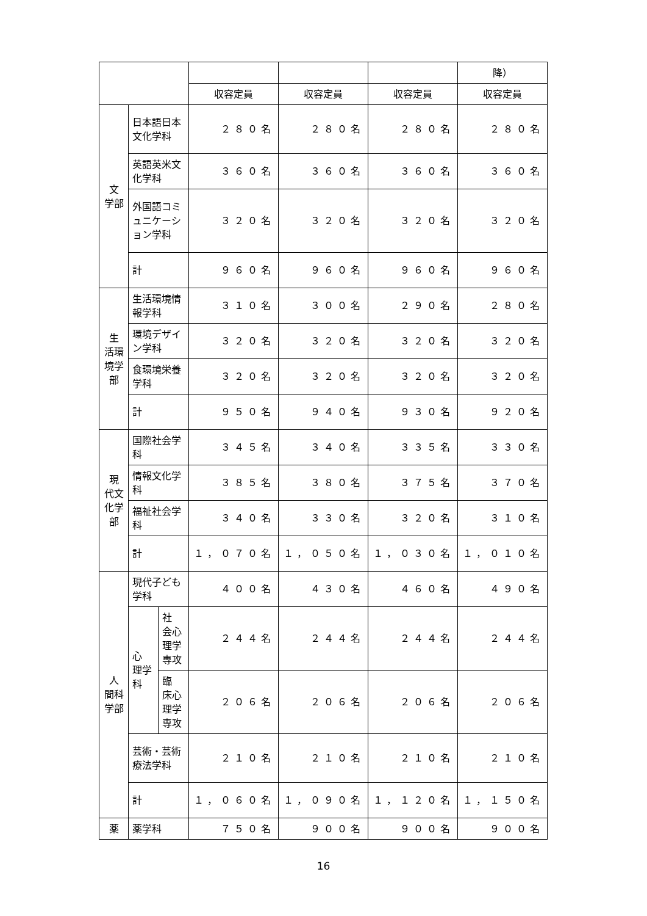| | | | | | | 降） |
| --- | --- | --- | --- | --- | --- | --- |
| | | | 収容定員 | 収容定員 | 収容定員 | 収容定員 |
| 文 学部 | 日本語日本文化学科 | | ２８０名 | ２８０名 | ２８０名 | ２８０名 |
| | 英語英米文化学科 | | ３６０名 | ３６０名 | ３６０名 | ３６０名 |
| | 外国語コミュニケーション学科 | | ３２０名 | ３２０名 | ３２０名 | ３２０名 |
| | 計 | | ９６０名 | ９６０名 | ９６０名 | ９６０名 |
| 生 活環境学部 | 生活環境情報学科 | | ３１０名 | ３００名 | ２９０名 | ２８０名 |
| | 環境デザイン学科 | | ３２０名 | ３２０名 | ３２０名 | ３２０名 |
| | 食環境栄養学科 | | ３２０名 | ３２０名 | ３２０名 | ３２０名 |
| | 計 | | ９５０名 | ９４０名 | ９３０名 | ９２０名 |
| 現 代文化学部 | 国際社会学科 | | ３４５名 | ３４０名 | ３３５名 | ３３０名 |
| | 情報文化学科 | | ３８５名 | ３８０名 | ３７５名 | ３７０名 |
| | 福祉社会学科 | | ３４０名 | ３３０名 | ３２０名 | ３１０名 |
| | 計 | | １，０７０名 | １，０５０名 | １，０３０名 | １，０１０名 |
| 人 間科学部 | 現代子ども学科 | | ４００名 | ４３０名 | ４６０名 | ４９０名 |
| | 心 理学科 | 社 会心理学専攻 | ２４４名 | ２４４名 | ２４４名 | ２４４名 |
| | | 臨 床心理学専攻 | ２０６名 | ２０６名 | ２０６名 | ２０６名 |
| | 芸術・芸術療法学科 | | ２１０名 | ２１０名 | ２１０名 | ２１０名 |
| | 計 | | １，０６０名 | １，０９０名 | １，１２０名 | １，１５０名 |
| 薬 | 薬学科 | | ７５０名 | ９００名 | ９００名 | ９００名 |
16